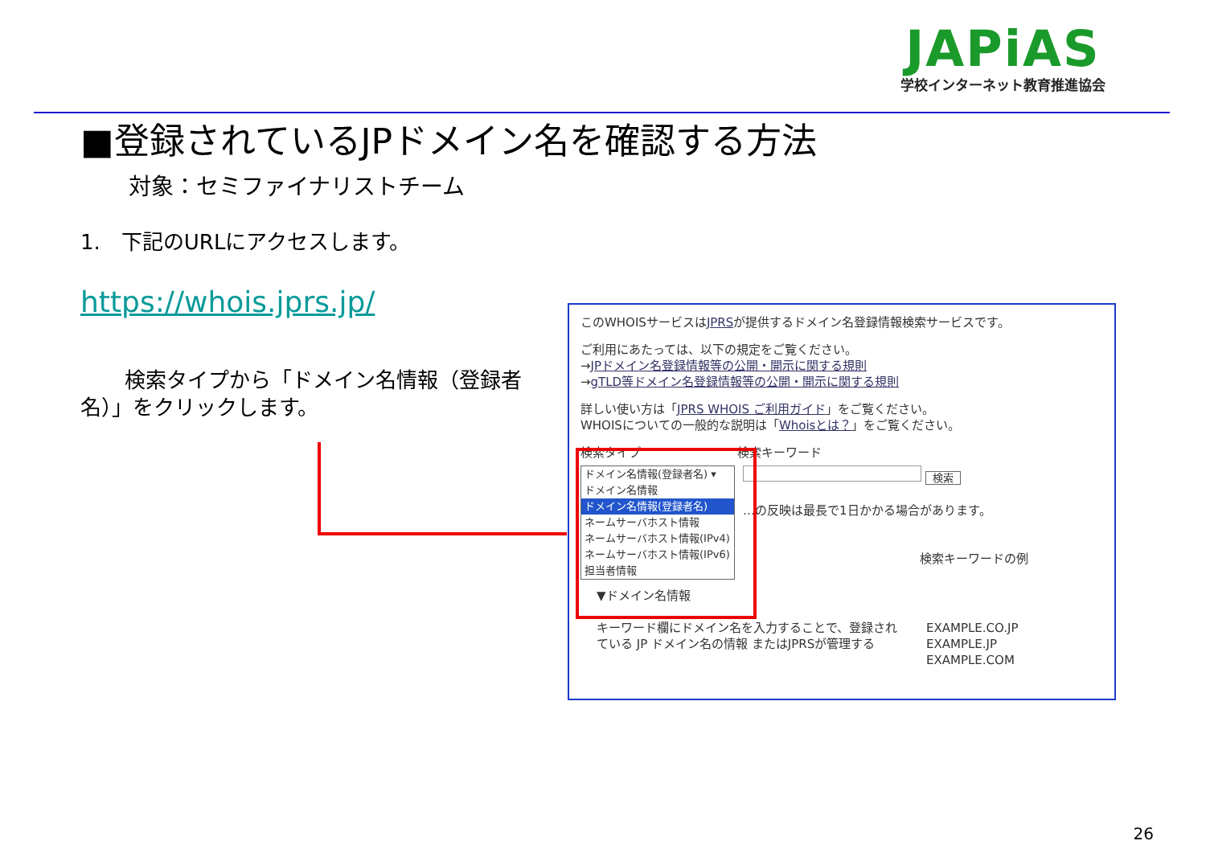JAPiAS
学校インターネット教育推進協会
■登録されているJPドメイン名を確認する方法
対象：セミファイナリストチーム
1.　下記のURLにアクセスします。
https://whois.jprs.jp/
検索タイプから「ドメイン名情報（登録者名）」をクリックします。
このWHOISサービスはJPRSが提供するドメイン名登録情報検索サービスです。
ご利用にあたっては、以下の規定をご覧ください。
→JPドメイン名登録情報等の公開・開示に関する規則
→gTLD等ドメイン名登録情報等の公開・開示に関する規則
詳しい使い方は「JPRS WHOIS ご利用ガイド」をご覧ください。
WHOISについての一般的な説明は「Whoisとは？」をご覧ください。
検索タイプ 検索キーワード
ドメイン名情報(登録者名) ▾
ドメイン名情報
ドメイン名情報(登録者名)
ネームサーバホスト情報
ネームサーバホスト情報(IPv4)
ネームサーバホスト情報(IPv6)
担当者情報
検索
…の反映は最長で1日かかる場合があります。
検索キーワードの例
▼ドメイン名情報
キーワード欄にドメイン名を入力することで、登録されている JP ドメイン名の情報 またはJPRSが管理する EXAMPLE.CO.JP
EXAMPLE.JP
EXAMPLE.COM
26